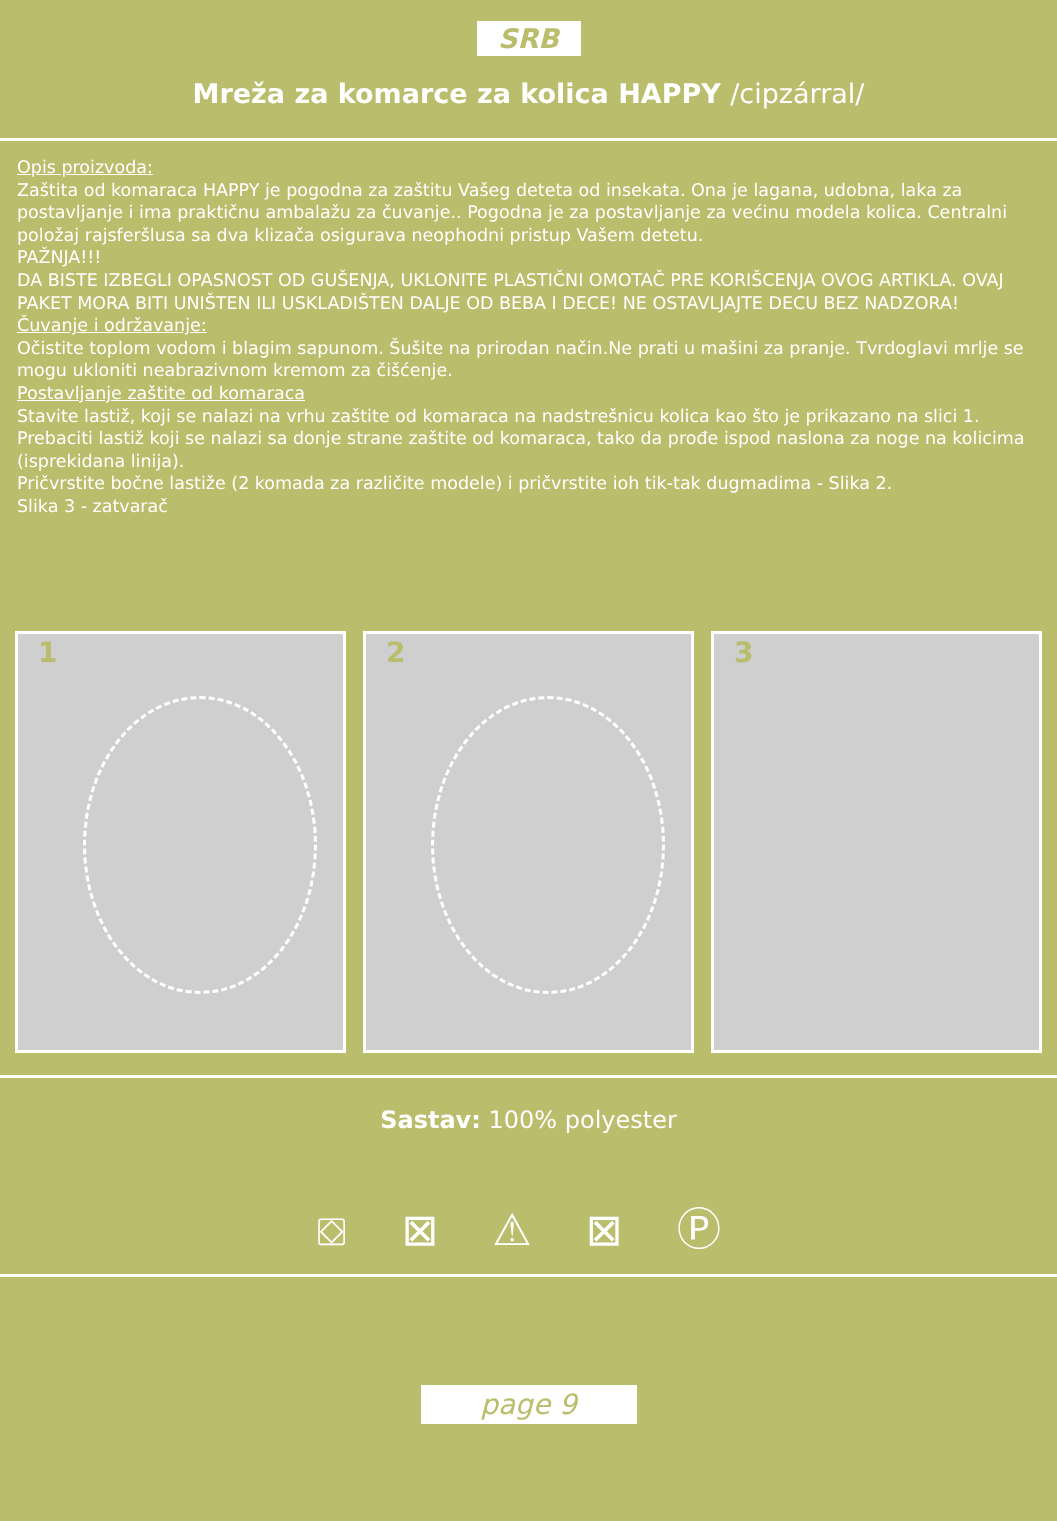SRB
Mreža za komarce za kolica HAPPY /cipzárral/
Opis proizvoda:
Zaštita od komaraca HAPPY je pogodna za zaštitu Vašeg deteta od insekata. Ona je lagana, udobna, laka za postavljanje i ima praktičnu ambalažu za čuvanje.. Pogodna je za postavljanje za većinu modela kolica. Centralni položaj rajsferšlusa sa dva klizača osigurava neophodni pristup Vašem detetu.
PAŽNJA!!!
DA BISTE IZBEGLI OPASNOST OD GUŠENJA, UKLONITE PLASTIČNI OMOTAČ PRE KORIŠCENJA OVOG ARTIKLA. OVAJ PAKET MORA BITI UNIŠTEN ILI USKLADIŠTEN DALJE OD BEBA I DECE! NE OSTAVLJAJTE DECU BEZ NADZORA!
Čuvanje i održavanje:
Očistite toplom vodom i blagim sapunom. Šušite na prirodan način.Ne prati u mašini za pranje. Tvrdoglavi mrlje se mogu ukloniti neabrazivnom kremom za čišćenje.
Postavljanje zaštite od komaraca
Stavite lastiž, koji se nalazi na vrhu zaštite od komaraca na nadstrešnicu kolica kao što je prikazano na slici 1. Prebaciti lastiž koji se nalazi sa donje strane zaštite od komaraca, tako da prođe ispod naslona za noge na kolicima (isprekidana linija).
Pričvrstite bočne lastiže (2 komada za različite modele) i pričvrstite ioh tik-tak dugmadima - Slika 2.
Slika 3 - zatvarač
1
2
3
Sastav: 100% polyester
⛋ ⊠ ⚠ ⊠ Ⓟ
page 9